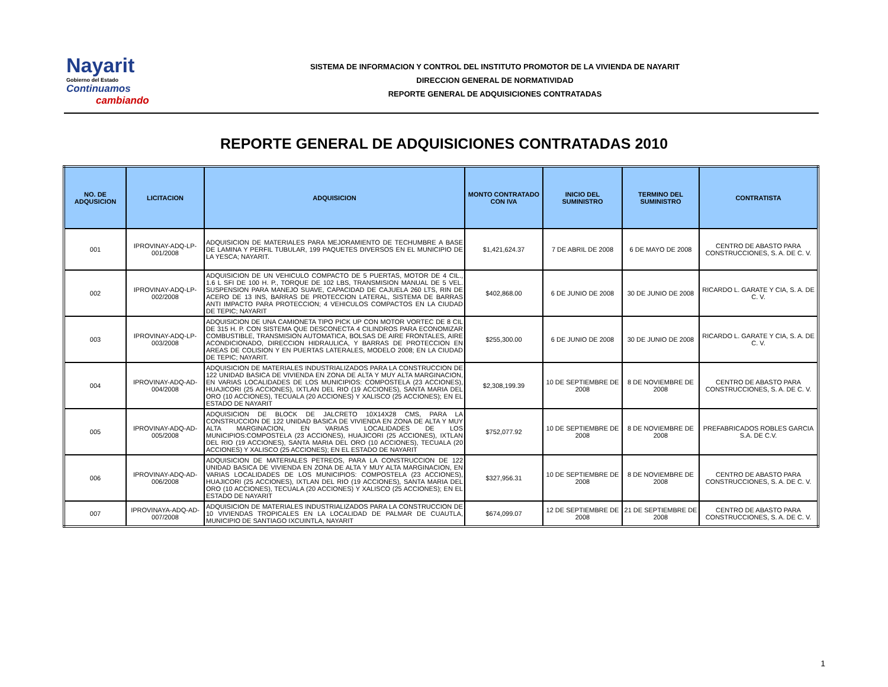Nayarit
Gobierno del Estado
Continuamos
cambiando
SISTEMA DE INFORMACION Y CONTROL DEL INSTITUTO PROMOTOR DE LA VIVIENDA DE NAYARIT
DIRECCION GENERAL DE NORMATIVIDAD
REPORTE GENERAL DE ADQUISICIONES CONTRATADAS
REPORTE GENERAL DE ADQUISICIONES CONTRATADAS 2010
| NO. DE ADQUSICION | LICITACION | ADQUISICION | MONTO CONTRATADO CON IVA | INICIO DEL SUMINISTRO | TERMINO DEL SUMINISTRO | CONTRATISTA |
| --- | --- | --- | --- | --- | --- | --- |
| 001 | IPROVINAY-ADQ-LP-001/2008 | ADQUISICION DE MATERIALES PARA MEJORAMIENTO DE TECHUMBRE A BASE DE LAMINA Y PERFIL TUBULAR, 199 PAQUETES DIVERSOS EN EL MUNICIPIO DE LA YESCA; NAYARIT. | $1,421,624.37 | 7 DE ABRIL DE 2008 | 6 DE MAYO DE 2008 | CENTRO DE ABASTO PARA CONSTRUCCIONES, S. A. DE C. V. |
| 002 | IPROVINAY-ADQ-LP-002/2008 | ADQUISICION DE UN VEHICULO COMPACTO DE 5 PUERTAS, MOTOR DE 4 CIL., 1.6 L SFI DE 100 H. P., TORQUE DE 102 LBS, TRANSMISION MANUAL DE 5 VEL. SUSPENSION PARA MANEJO SUAVE, CAPACIDAD DE CAJUELA 260 LTS, RIN DE ACERO DE 13 INS, BARRAS DE PROTECCION LATERAL, SISTEMA DE BARRAS ANTI IMPACTO PARA PROTECCION; 4 VEHICULOS COMPACTOS EN LA CIUDAD DE TEPIC; NAYARIT | $402,868.00 | 6 DE JUNIO DE 2008 | 30 DE JUNIO DE 2008 | RICARDO L. GARATE Y CIA, S. A. DE C. V. |
| 003 | IPROVINAY-ADQ-LP-003/2008 | ADQUISICION DE UNA CAMIONETA TIPO PICK UP CON MOTOR VORTEC DE 8 CIL DE 315 H. P. CON SISTEMA QUE DESCONECTA 4 CILINDROS PARA ECONOMIZAR COMBUSTIBLE, TRANSMISION AUTOMATICA, BOLSAS DE AIRE FRONTALES, AIRE ACONDICIONADO, DIRECCION HIDRAULICA, Y BARRAS DE PROTECCION EN AREAS DE COLISION Y EN PUERTAS LATERALES, MODELO 2008; EN LA CIUDAD DE TEPIC; NAYARIT. | $255,300.00 | 6 DE JUNIO DE 2008 | 30 DE JUNIO DE 2008 | RICARDO L. GARATE Y CIA, S. A. DE C. V. |
| 004 | IPROVINAY-ADQ-AD-004/2008 | ADQUISICION DE MATERIALES INDUSTRIALIZADOS PARA LA CONSTRUCCION DE 122 UNIDAD BASICA DE VIVIENDA EN ZONA DE ALTA Y MUY ALTA MARGINACION, EN VARIAS LOCALIDADES DE LOS MUNICIPIOS: COMPOSTELA (23 ACCIONES), HUAJICORI (25 ACCIONES), IXTLAN DEL RIO (19 ACCIONES), SANTA MARIA DEL ORO (10 ACCIONES), TECUALA (20 ACCIONES) Y XALISCO (25 ACCIONES); EN EL ESTADO DE NAYARIT | $2,308,199.39 | 10 DE SEPTIEMBRE DE 2008 | 8 DE NOVIEMBRE DE 2008 | CENTRO DE ABASTO PARA CONSTRUCCIONES, S. A. DE C. V. |
| 005 | IPROVINAY-ADQ-AD-005/2008 | ADQUISICION DE BLOCK DE JALCRETO 10X14X28 CMS, PARA LA CONSTRUCCION DE 122 UNIDAD BASICA DE VIVIENDA EN ZONA DE ALTA Y MUY ALTA MARGINACION, EN VARIAS LOCALIDADES DE LOS MUNICIPIOS:COMPOSTELA (23 ACCIONES), HUAJICORI (25 ACCIONES), IXTLAN DEL RIO (19 ACCIONES), SANTA MARIA DEL ORO (10 ACCIONES), TECUALA (20 ACCIONES) Y XALISCO (25 ACCIONES); EN EL ESTADO DE NAYARIT | $752,077.92 | 10 DE SEPTIEMBRE DE 2008 | 8 DE NOVIEMBRE DE 2008 | PREFABRICADOS ROBLES GARCIA S.A. DE C.V. |
| 006 | IPROVINAY-ADQ-AD-006/2008 | ADQUISICION DE MATERIALES PETREOS, PARA LA CONSTRUCCION DE 122 UNIDAD BASICA DE VIVIENDA EN ZONA DE ALTA Y MUY ALTA MARGINACION, EN VARIAS LOCALIDADES DE LOS MUNICIPIOS: COMPOSTELA (23 ACCIONES), HUAJICORI (25 ACCIONES), IXTLAN DEL RIO (19 ACCIONES), SANTA MARIA DEL ORO (10 ACCIONES), TECUALA (20 ACCIONES) Y XALISCO (25 ACCIONES); EN EL ESTADO DE NAYARIT | $327,956.31 | 10 DE SEPTIEMBRE DE 2008 | 8 DE NOVIEMBRE DE 2008 | CENTRO DE ABASTO PARA CONSTRUCCIONES, S. A. DE C. V. |
| 007 | IPROVINAYA-ADQ-AD-007/2008 | ADQUISICION DE MATERIALES INDUSTRIALIZADOS PARA LA CONSTRUCCION DE 10 VIVIENDAS TROPICALES EN LA LOCALIDAD DE PALMAR DE CUAUTLA, MUNICIPIO DE SANTIAGO IXCUINTLA, NAYARIT | $674,099.07 | 12 DE SEPTIEMBRE DE 2008 | 21 DE SEPTIEMBRE DE 2008 | CENTRO DE ABASTO PARA CONSTRUCCIONES, S. A. DE C. V. |
1